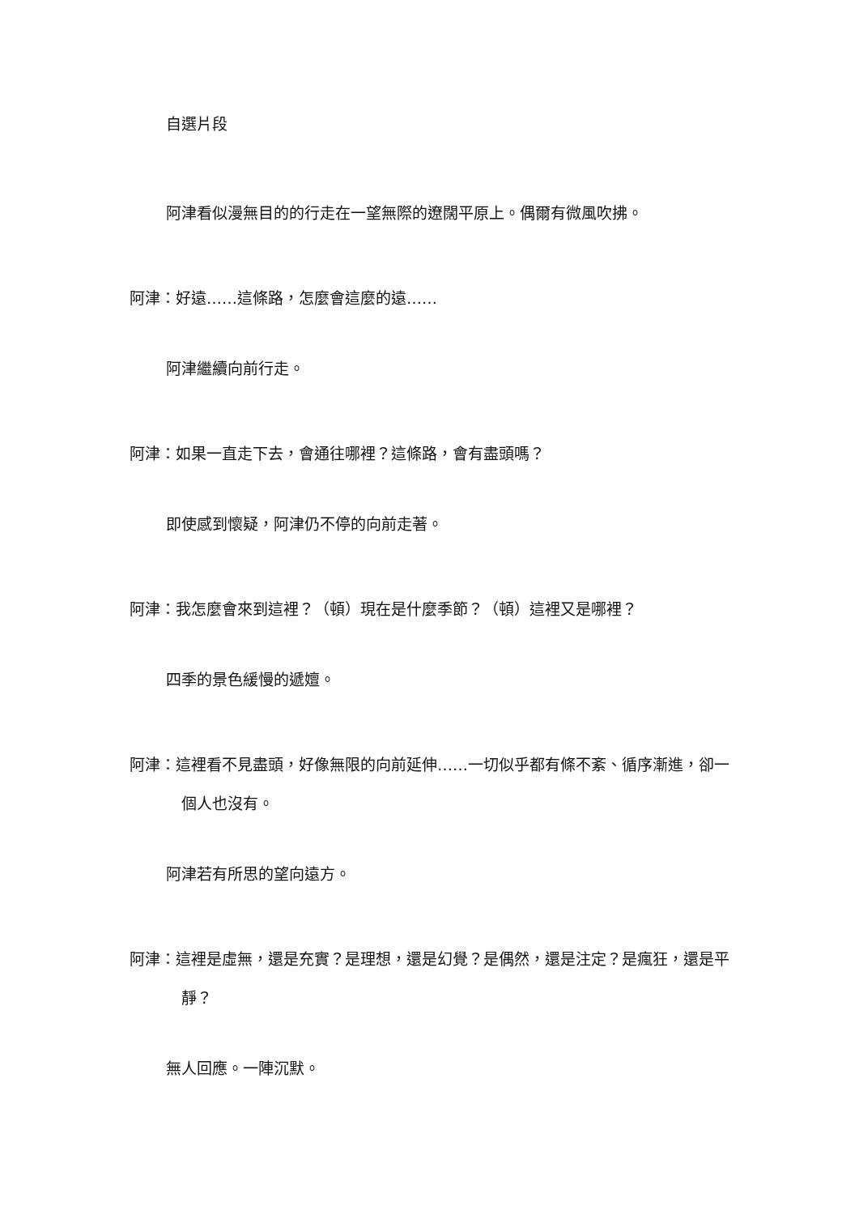自選片段
阿津看似漫無目的的行走在一望無際的遼闊平原上。偶爾有微風吹拂。
阿津：好遠……這條路，怎麼會這麼的遠……
阿津繼續向前行走。
阿津：如果一直走下去，會通往哪裡？這條路，會有盡頭嗎？
即使感到懷疑，阿津仍不停的向前走著。
阿津：我怎麼會來到這裡？（頓）現在是什麼季節？（頓）這裡又是哪裡？
四季的景色緩慢的遞嬗。
阿津：這裡看不見盡頭，好像無限的向前延伸……一切似乎都有條不紊、循序漸進，卻一個人也沒有。
阿津若有所思的望向遠方。
阿津：這裡是虛無，還是充實？是理想，還是幻覺？是偶然，還是注定？是瘋狂，還是平靜？
無人回應。一陣沉默。